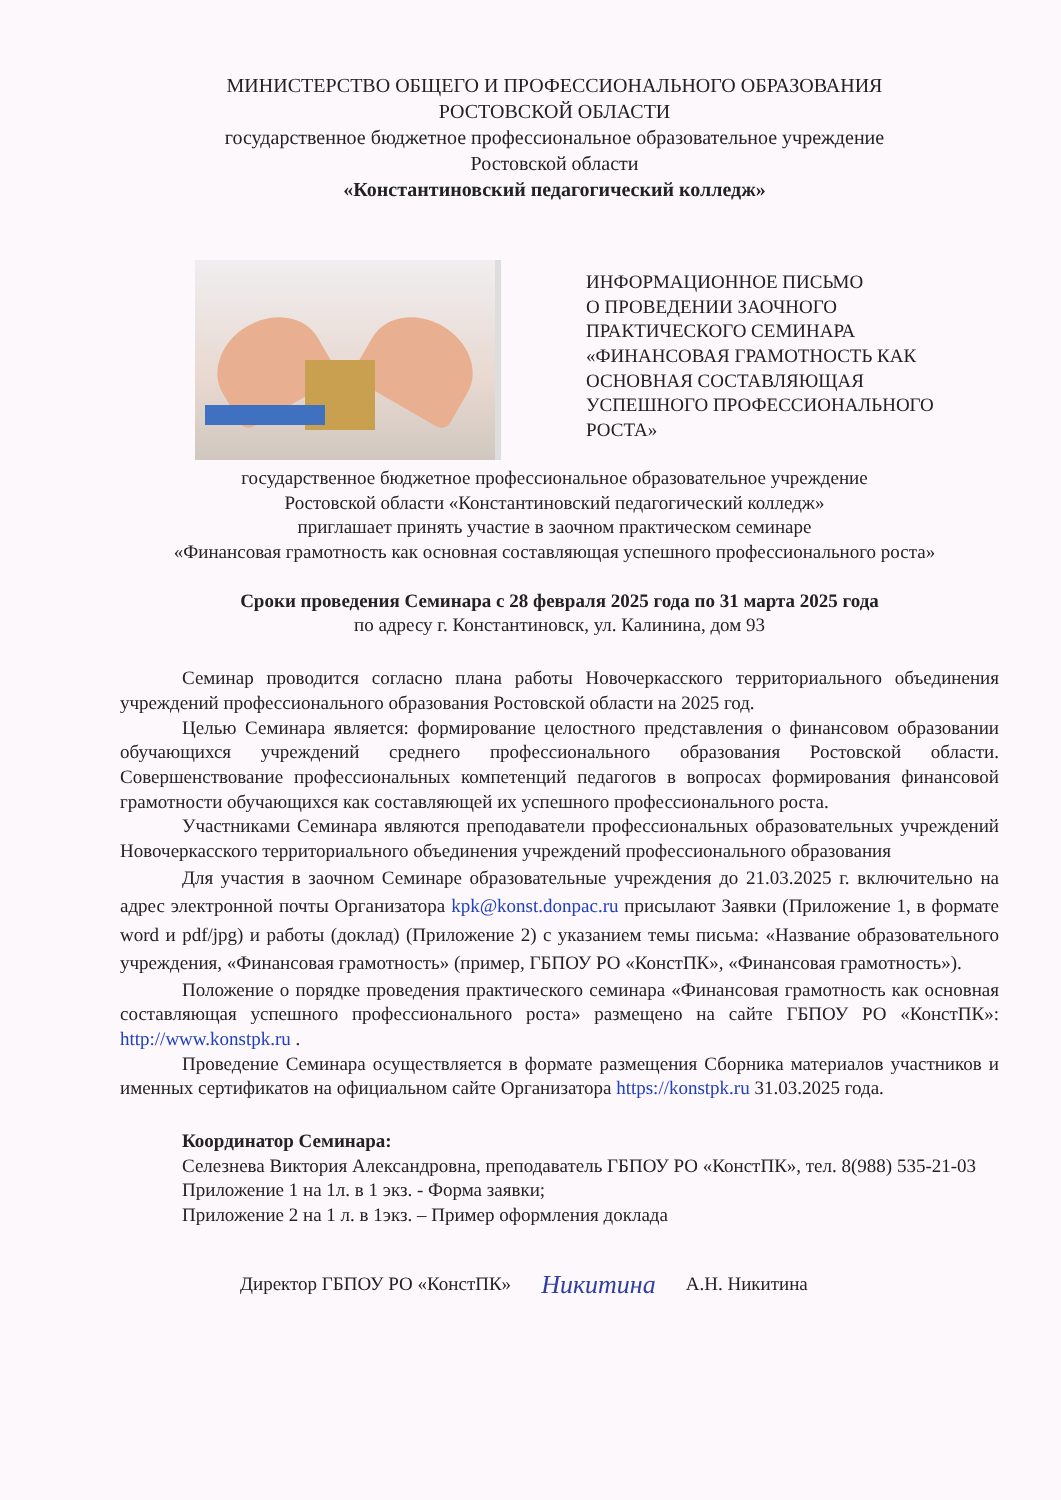МИНИСТЕРСТВО ОБЩЕГО И ПРОФЕССИОНАЛЬНОГО ОБРАЗОВАНИЯ
РОСТОВСКОЙ ОБЛАСТИ
государственное бюджетное профессиональное образовательное учреждение
Ростовской области
«Константиновский педагогический колледж»
ИНФОРМАЦИОННОЕ ПИСЬМО
О ПРОВЕДЕНИИ ЗАОЧНОГО
ПРАКТИЧЕСКОГО СЕМИНАРА
«ФИНАНСОВАЯ ГРАМОТНОСТЬ КАК
ОСНОВНАЯ СОСТАВЛЯЮЩАЯ
УСПЕШНОГО ПРОФЕССИОНАЛЬНОГО
РОСТА»
государственное бюджетное профессиональное образовательное учреждение
Ростовской области «Константиновский педагогический колледж»
приглашает принять участие в заочном практическом семинаре
«Финансовая грамотность как основная составляющая успешного профессионального роста»
Сроки проведения Семинара с 28 февраля 2025 года по 31 марта 2025 года
по адресу г. Константиновск, ул. Калинина, дом 93
Семинар проводится согласно плана работы Новочеркасского территориального объединения учреждений профессионального образования Ростовской области на 2025 год.
Целью Семинара является: формирование целостного представления о финансовом образовании обучающихся учреждений среднего профессионального образования Ростовской области. Совершенствование профессиональных компетенций педагогов в вопросах формирования финансовой грамотности обучающихся как составляющей их успешного профессионального роста.
Участниками Семинара являются преподаватели профессиональных образовательных учреждений Новочеркасского территориального объединения учреждений профессионального образования
Для участия в заочном Семинаре образовательные учреждения до 21.03.2025 г. включительно на адрес электронной почты Организатора kpk@konst.donpac.ru присылают Заявки (Приложение 1, в формате word и pdf/jpg) и работы (доклад) (Приложение 2) с указанием темы письма: «Название образовательного учреждения, «Финансовая грамотность» (пример, ГБПОУ РО «КонстПК», «Финансовая грамотность»).
Положение о порядке проведения практического семинара «Финансовая грамотность как основная составляющая успешного профессионального роста» размещено на сайте ГБПОУ РО «КонстПК»: http://www.konstpk.ru .
Проведение Семинара осуществляется в формате размещения Сборника материалов участников и именных сертификатов на официальном сайте Организатора https://konstpk.ru 31.03.2025 года.
Координатор Семинара:
Селезнева Виктория Александровна, преподаватель ГБПОУ РО «КонстПК», тел. 8(988) 535-21-03
Приложение 1 на 1л. в 1 экз. - Форма заявки;
Приложение 2 на 1 л. в 1экз. – Пример оформления доклада
Директор ГБПОУ РО «КонстПК» Никитина А.Н. Никитина